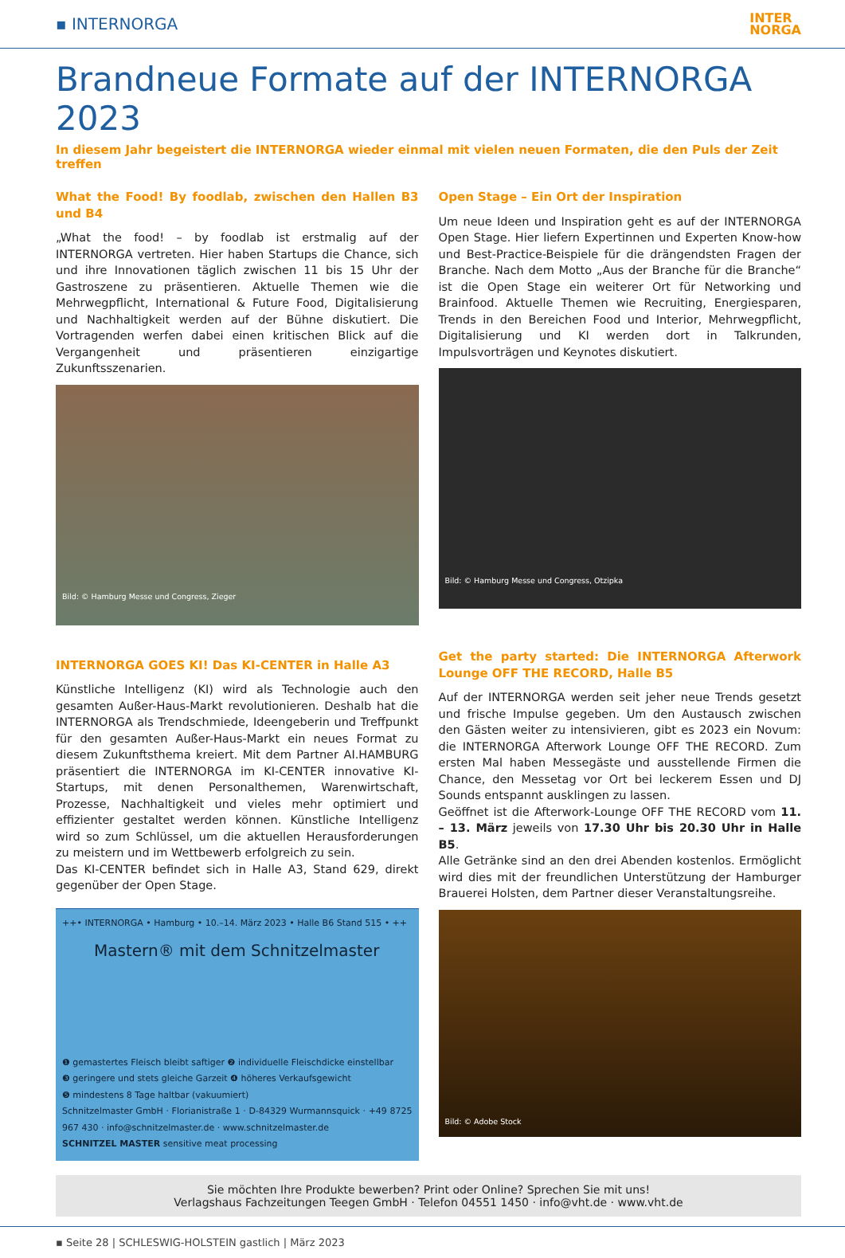▪ INTERNORGA
INTER
NORGA
Brandneue Formate auf der INTERNORGA 2023
In diesem Jahr begeistert die INTERNORGA wieder einmal mit vielen neuen Formaten, die den Puls der Zeit treffen
What the Food! By foodlab, zwischen den Hallen B3 und B4
„What the food! – by foodlab ist erstmalig auf der INTERNORGA vertreten. Hier haben Startups die Chance, sich und ihre Innovationen täglich zwischen 11 bis 15 Uhr der Gastroszene zu präsentieren. Aktuelle Themen wie die Mehrwegpflicht, International & Future Food, Digitalisierung und Nachhaltigkeit werden auf der Bühne diskutiert. Die Vortragenden werfen dabei einen kritischen Blick auf die Vergangenheit und präsentieren einzigartige Zukunftsszenarien.
Bild: © Hamburg Messe und Congress, Zieger
INTERNORGA GOES KI! Das KI-CENTER in Halle A3
Künstliche Intelligenz (KI) wird als Technologie auch den gesamten Außer-Haus-Markt revolutionieren. Deshalb hat die INTERNORGA als Trendschmiede, Ideengeberin und Treffpunkt für den gesamten Außer-Haus-Markt ein neues Format zu diesem Zukunftsthema kreiert. Mit dem Partner AI.HAMBURG präsentiert die INTERNORGA im KI-CENTER innovative KI-Startups, mit denen Personalthemen, Warenwirtschaft, Prozesse, Nachhaltigkeit und vieles mehr optimiert und effizienter gestaltet werden können. Künstliche Intelligenz wird so zum Schlüssel, um die aktuellen Herausforderungen zu meistern und im Wettbewerb erfolgreich zu sein.
Das KI-CENTER befindet sich in Halle A3, Stand 629, direkt gegenüber der Open Stage.
++• INTERNORGA • Hamburg • 10.–14. März 2023 • Halle B6 Stand 515 • ++
Mastern® mit dem Schnitzelmaster
❶ gemastertes Fleisch bleibt saftiger ❷ individuelle Fleischdicke einstellbar
❸ geringere und stets gleiche Garzeit ❹ höheres Verkaufsgewicht
❺ mindestens 8 Tage haltbar (vakuumiert)
Schnitzelmaster GmbH · Florianistraße 1 · D-84329 Wurmannsquick · +49 8725 967 430 · info@schnitzelmaster.de · www.schnitzelmaster.de
SCHNITZEL MASTER sensitive meat processing
Open Stage – Ein Ort der Inspiration
Um neue Ideen und Inspiration geht es auf der INTERNORGA Open Stage. Hier liefern Expertinnen und Experten Know-how und Best-Practice-Beispiele für die drängendsten Fragen der Branche. Nach dem Motto „Aus der Branche für die Branche“ ist die Open Stage ein weiterer Ort für Networking und Brainfood. Aktuelle Themen wie Recruiting, Energiesparen, Trends in den Bereichen Food und Interior, Mehrwegpflicht, Digitalisierung und KI werden dort in Talkrunden, Impulsvorträgen und Keynotes diskutiert.
Bild: © Hamburg Messe und Congress, Otzipka
Get the party started: Die INTERNORGA Afterwork Lounge OFF THE RECORD, Halle B5
Auf der INTERNORGA werden seit jeher neue Trends gesetzt und frische Impulse gegeben. Um den Austausch zwischen den Gästen weiter zu intensivieren, gibt es 2023 ein Novum: die INTERNORGA Afterwork Lounge OFF THE RECORD. Zum ersten Mal haben Messegäste und ausstellende Firmen die Chance, den Messetag vor Ort bei leckerem Essen und DJ Sounds entspannt ausklingen zu lassen.
Geöffnet ist die Afterwork-Lounge OFF THE RECORD vom 11. – 13. März jeweils von 17.30 Uhr bis 20.30 Uhr in Halle B5.
Alle Getränke sind an den drei Abenden kostenlos. Ermöglicht wird dies mit der freundlichen Unterstützung der Hamburger Brauerei Holsten, dem Partner dieser Veranstaltungsreihe.
Bild: © Adobe Stock
Sie möchten Ihre Produkte bewerben? Print oder Online? Sprechen Sie mit uns!
Verlagshaus Fachzeitungen Teegen GmbH · Telefon 04551 1450 · info@vht.de · www.vht.de
▪ Seite 28 | SCHLESWIG-HOLSTEIN gastlich | März 2023